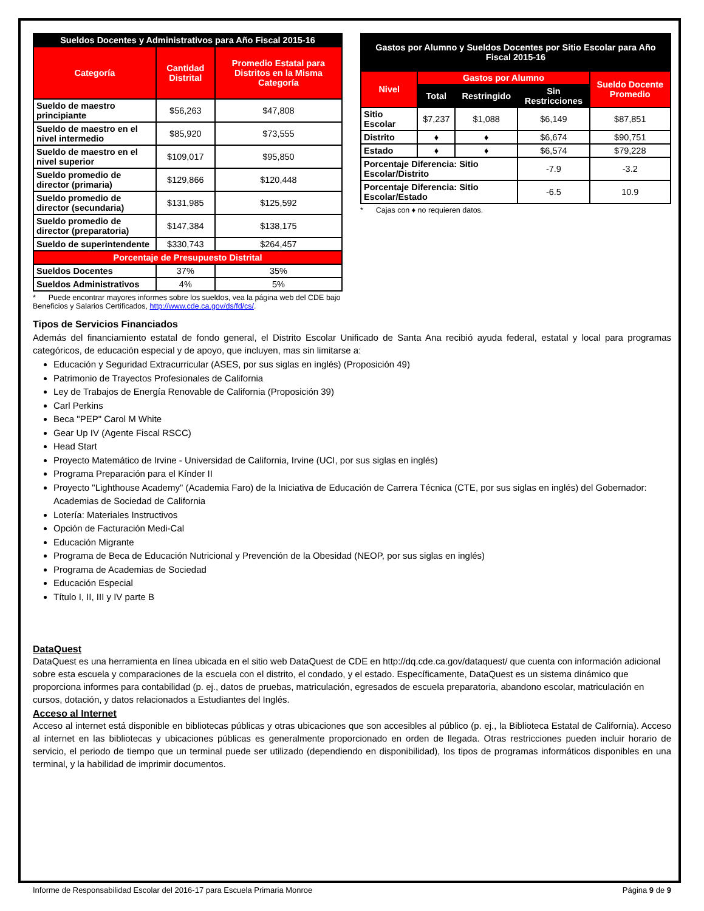| Sueldos Docentes y Administrativos para Año Fiscal 2015-16 | | |
| --- | --- | --- |
| Categoría | Cantidad Distrital | Promedio Estatal para Distritos en la Misma Categoría |
| Sueldo de maestro principiante | $56,263 | $47,808 |
| Sueldo de maestro en el nivel intermedio | $85,920 | $73,555 |
| Sueldo de maestro en el nivel superior | $109,017 | $95,850 |
| Sueldo promedio de director (primaria) | $129,866 | $120,448 |
| Sueldo promedio de director (secundaria) | $131,985 | $125,592 |
| Sueldo promedio de director (preparatoria) | $147,384 | $138,175 |
| Sueldo de superintendente | $330,743 | $264,457 |
| Porcentaje de Presupuesto Distrital | | |
| Sueldos Docentes | 37% | 35% |
| Sueldos Administrativos | 4% | 5% |
* Puede encontrar mayores informes sobre los sueldos, vea la página web del CDE bajo Beneficios y Salarios Certificados, http://www.cde.ca.gov/ds/fd/cs/.
| Gastos por Alumno y Sueldos Docentes por Sitio Escolar para Año Fiscal 2015-16 | | | | |
| --- | --- | --- | --- | --- |
| Nivel | Gastos por Alumno | | | Sueldo Docente Promedio |
| | Total | Restringido | Sin Restricciones | |
| Sitio Escolar | $7,237 | $1,088 | $6,149 | $87,851 |
| Distrito | ♦ | ♦ | $6,674 | $90,751 |
| Estado | ♦ | ♦ | $6,574 | $79,228 |
| Porcentaje Diferencia: Sitio Escolar/Distrito | | | -7.9 | -3.2 |
| Porcentaje Diferencia: Sitio Escolar/Estado | | | -6.5 | 10.9 |
* Cajas con ♦ no requieren datos.
Tipos de Servicios Financiados
Además del financiamiento estatal de fondo general, el Distrito Escolar Unificado de Santa Ana recibió ayuda federal, estatal y local para programas categóricos, de educación especial y de apoyo, que incluyen, mas sin limitarse a:
Educación y Seguridad Extracurricular (ASES, por sus siglas en inglés) (Proposición 49)
Patrimonio de Trayectos Profesionales de California
Ley de Trabajos de Energía Renovable de California (Proposición 39)
Carl Perkins
Beca "PEP" Carol M White
Gear Up IV (Agente Fiscal RSCC)
Head Start
Proyecto Matemático de Irvine - Universidad de California, Irvine (UCI, por sus siglas en inglés)
Programa Preparación para el Kínder II
Proyecto "Lighthouse Academy" (Academia Faro) de la Iniciativa de Educación de Carrera Técnica (CTE, por sus siglas en inglés) del Gobernador: Academias de Sociedad de California
Lotería: Materiales Instructivos
Opción de Facturación Medi-Cal
Educación Migrante
Programa de Beca de Educación Nutricional y Prevención de la Obesidad (NEOP, por sus siglas en inglés)
Programa de Academias de Sociedad
Educación Especial
Título I, II, III y IV parte B
DataQuest
DataQuest es una herramienta en línea ubicada en el sitio web DataQuest de CDE en http://dq.cde.ca.gov/dataquest/ que cuenta con información adicional sobre esta escuela y comparaciones de la escuela con el distrito, el condado, y el estado. Específicamente, DataQuest es un sistema dinámico que proporciona informes para contabilidad (p. ej., datos de pruebas, matriculación, egresados de escuela preparatoria, abandono escolar, matriculación en cursos, dotación, y datos relacionados a Estudiantes del Inglés.
Acceso al Internet
Acceso al internet está disponible en bibliotecas públicas y otras ubicaciones que son accesibles al público (p. ej., la Biblioteca Estatal de California). Acceso al internet en las bibliotecas y ubicaciones públicas es generalmente proporcionado en orden de llegada. Otras restricciones pueden incluir horario de servicio, el periodo de tiempo que un terminal puede ser utilizado (dependiendo en disponibilidad), los tipos de programas informáticos disponibles en una terminal, y la habilidad de imprimir documentos.
Informe de Responsabilidad Escolar del 2016-17 para Escuela Primaria Monroe Página 9 de 9